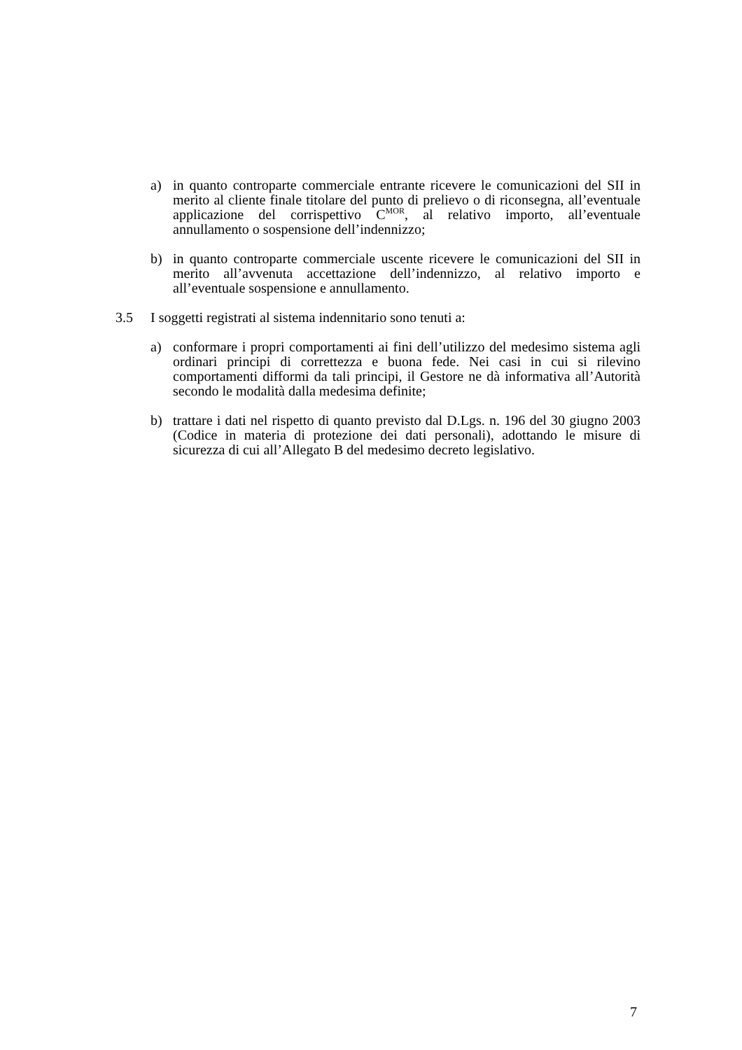a) in quanto controparte commerciale entrante ricevere le comunicazioni del SII in merito al cliente finale titolare del punto di prelievo o di riconsegna, all’eventuale applicazione del corrispettivo C<sup>MOR</sup>, al relativo importo, all’eventuale annullamento o sospensione dell’indennizzo;
b) in quanto controparte commerciale uscente ricevere le comunicazioni del SII in merito all’avvenuta accettazione dell’indennizzo, al relativo importo e all’eventuale sospensione e annullamento.
3.5 I soggetti registrati al sistema indennitario sono tenuti a:
a) conformare i propri comportamenti ai fini dell’utilizzo del medesimo sistema agli ordinari principi di correttezza e buona fede. Nei casi in cui si rilevino comportamenti difformi da tali principi, il Gestore ne dà informativa all’Autorità secondo le modalità dalla medesima definite;
b) trattare i dati nel rispetto di quanto previsto dal D.Lgs. n. 196 del 30 giugno 2003 (Codice in materia di protezione dei dati personali), adottando le misure di sicurezza di cui all’Allegato B del medesimo decreto legislativo.
7